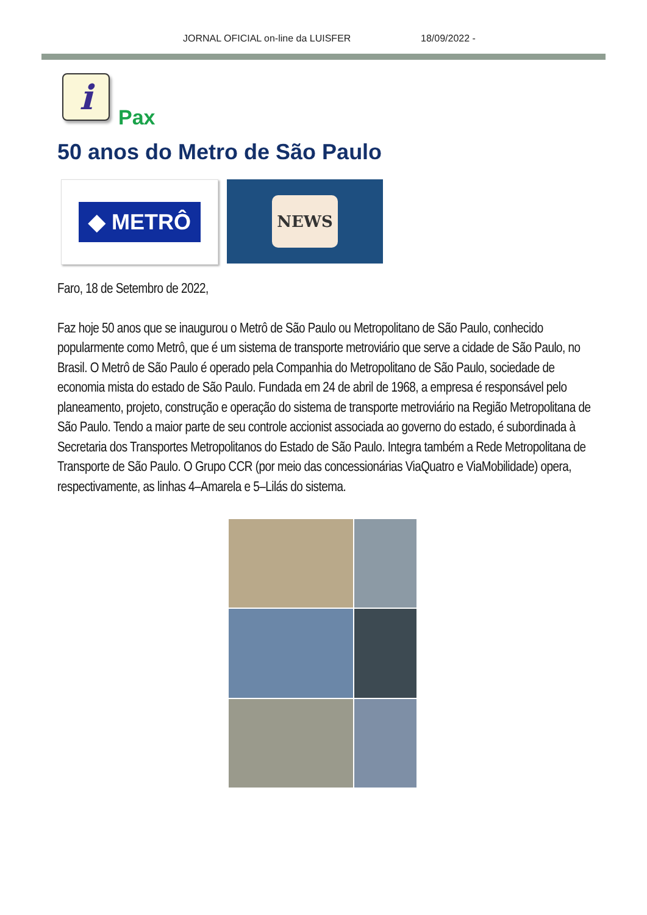JORNAL OFICIAL on-line da LUISFER 18/09/2022 -
i
Pax
50 anos do Metro de São Paulo
◆ METRÔ
NEWS
Faro, 18 de Setembro de 2022,
Faz hoje 50 anos que se inaugurou o Metrô de São Paulo ou Metropolitano de São Paulo, conhecido popularmente como Metrô, que é um sistema de transporte metroviário que serve a cidade de São Paulo, no Brasil. O Metrô de São Paulo é operado pela Companhia do Metropolitano de São Paulo, sociedade de economia mista do estado de São Paulo. Fundada em 24 de abril de 1968, a empresa é responsável pelo planeamento, projeto, construção e operação do sistema de transporte metroviário na Região Metropolitana de São Paulo. Tendo a maior parte de seu controle accionist associada ao governo do estado, é subordinada à Secretaria dos Transportes Metropolitanos do Estado de São Paulo. Integra também a Rede Metropolitana de Transporte de São Paulo. O Grupo CCR (por meio das concessionárias ViaQuatro e ViaMobilidade) opera, respectivamente, as linhas 4–Amarela e 5–Lilás do sistema.